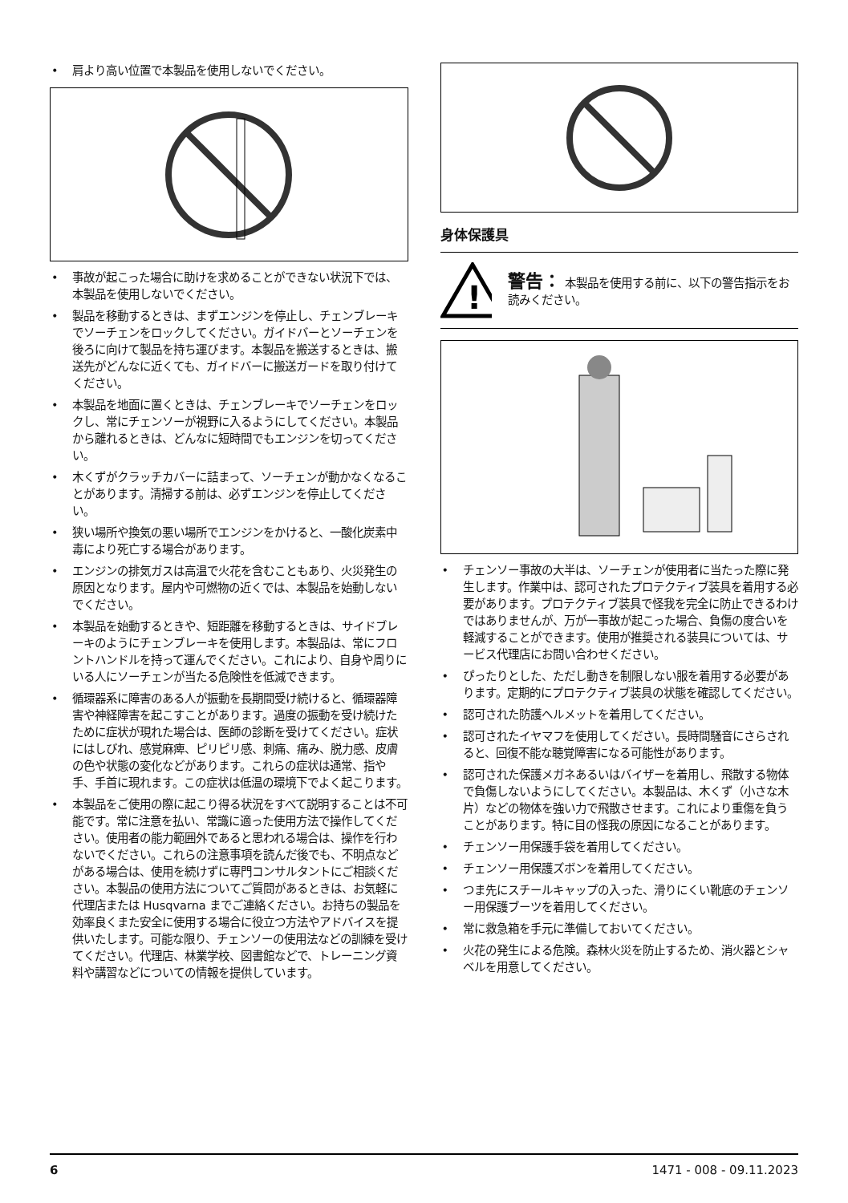• 肩より高い位置で本製品を使用しないでください。
• 事故が起こった場合に助けを求めることができない状況下では、本製品を使用しないでください。
• 製品を移動するときは、まずエンジンを停止し、チェンブレーキでソーチェンをロックしてください。ガイドバーとソーチェンを後ろに向けて製品を持ち運びます。本製品を搬送するときは、搬送先がどんなに近くても、ガイドバーに搬送ガードを取り付けてください。
• 本製品を地面に置くときは、チェンブレーキでソーチェンをロックし、常にチェンソーが視野に入るようにしてください。本製品から離れるときは、どんなに短時間でもエンジンを切ってください。
• 木くずがクラッチカバーに詰まって、ソーチェンが動かなくなることがあります。清掃する前は、必ずエンジンを停止してください。
• 狭い場所や換気の悪い場所でエンジンをかけると、一酸化炭素中毒により死亡する場合があります。
• エンジンの排気ガスは高温で火花を含むこともあり、火災発生の原因となります。屋内や可燃物の近くでは、本製品を始動しないでください。
• 本製品を始動するときや、短距離を移動するときは、サイドブレーキのようにチェンブレーキを使用します。本製品は、常にフロントハンドルを持って運んでください。これにより、自身や周りにいる人にソーチェンが当たる危険性を低減できます。
• 循環器系に障害のある人が振動を長期間受け続けると、循環器障害や神経障害を起こすことがあります。過度の振動を受け続けたために症状が現れた場合は、医師の診断を受けてください。症状にはしびれ、感覚麻痺、ピリピリ感、刺痛、痛み、脱力感、皮膚の色や状態の変化などがあります。これらの症状は通常、指や手、手首に現れます。この症状は低温の環境下でよく起こります。
• 本製品をご使用の際に起こり得る状況をすべて説明することは不可能です。常に注意を払い、常識に適った使用方法で操作してください。使用者の能力範囲外であると思われる場合は、操作を行わないでください。これらの注意事項を読んだ後でも、不明点などがある場合は、使用を続けずに専門コンサルタントにご相談ください。本製品の使用方法についてご質問があるときは、お気軽に代理店または Husqvarna までご連絡ください。お持ちの製品を効率良くまた安全に使用する場合に役立つ方法やアドバイスを提供いたします。可能な限り、チェンソーの使用法などの訓練を受けてください。代理店、林業学校、図書館などで、トレーニング資料や講習などについての情報を提供しています。
身体保護具
!
警告： 本製品を使用する前に、以下の警告指示をお読みください。
• チェンソー事故の大半は、ソーチェンが使用者に当たった際に発生します。作業中は、認可されたプロテクティブ装具を着用する必要があります。プロテクティブ装具で怪我を完全に防止できるわけではありませんが、万が一事故が起こった場合、負傷の度合いを軽減することができます。使用が推奨される装具については、サービス代理店にお問い合わせください。
• ぴったりとした、ただし動きを制限しない服を着用する必要があります。定期的にプロテクティブ装具の状態を確認してください。
• 認可された防護ヘルメットを着用してください。
• 認可されたイヤマフを使用してください。長時間騒音にさらされると、回復不能な聴覚障害になる可能性があります。
• 認可された保護メガネあるいはバイザーを着用し、飛散する物体で負傷しないようにしてください。本製品は、木くず（小さな木片）などの物体を強い力で飛散させます。これにより重傷を負うことがあります。特に目の怪我の原因になることがあります。
• チェンソー用保護手袋を着用してください。
• チェンソー用保護ズボンを着用してください。
• つま先にスチールキャップの入った、滑りにくい靴底のチェンソー用保護ブーツを着用してください。
• 常に救急箱を手元に準備しておいてください。
• 火花の発生による危険。森林火災を防止するため、消火器とシャベルを用意してください。
6 1471 - 008 - 09.11.2023